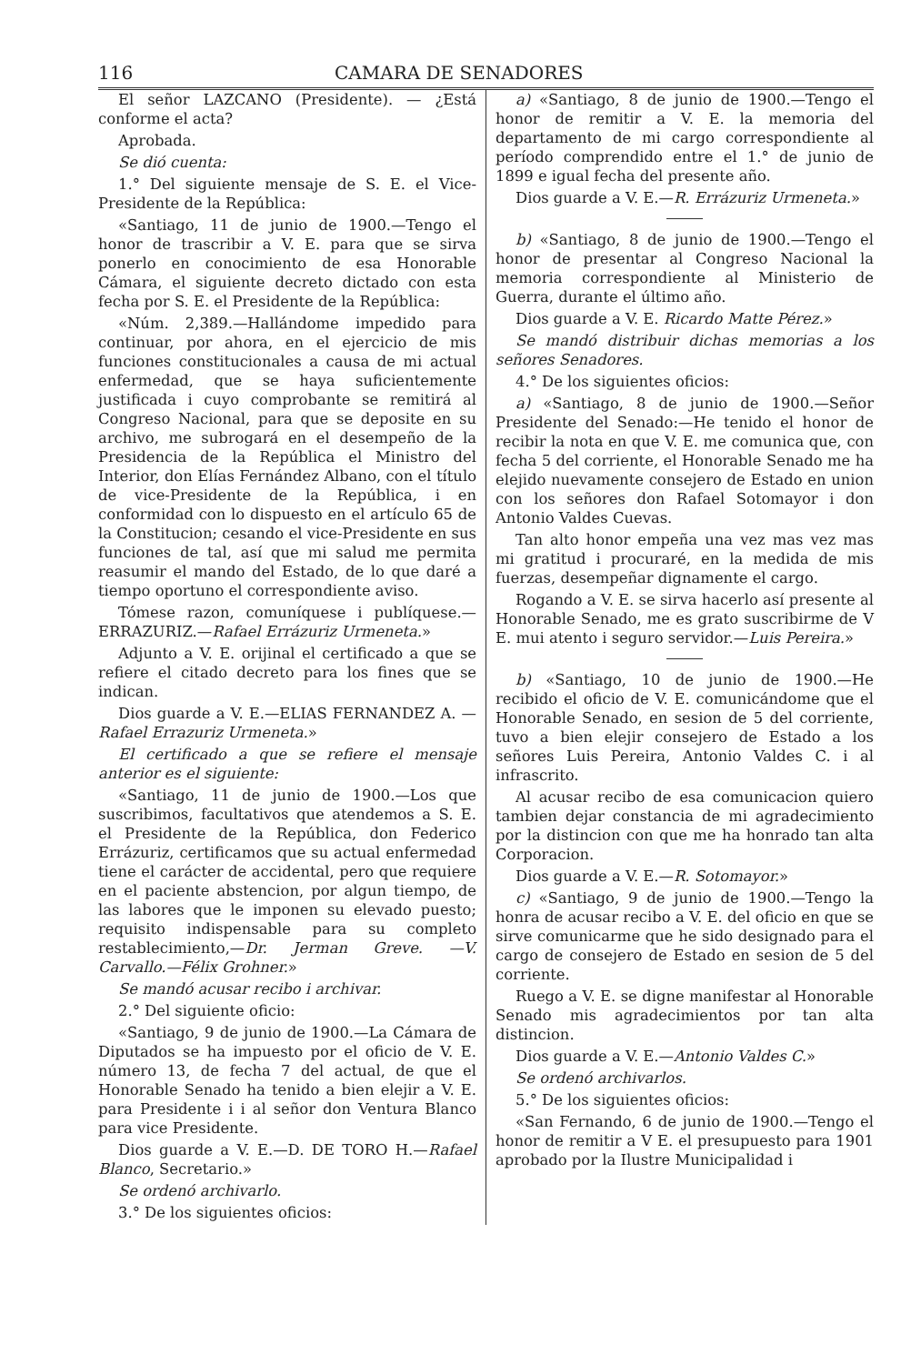116 CAMARA DE SENADORES
El señor LAZCANO (Presidente). — ¿Está conforme el acta?
Aprobada.
Se dió cuenta:
1.° Del siguiente mensaje de S. E. el Vice-Presidente de la República:
«Santiago, 11 de junio de 1900.—Tengo el honor de trascribir a V. E. para que se sirva ponerlo en conocimiento de esa Honorable Cámara, el siguiente decreto dictado con esta fecha por S. E. el Presidente de la República:
«Núm. 2,389.—Hallándome impedido para continuar, por ahora, en el ejercicio de mis funciones constitucionales a causa de mi actual enfermedad, que se haya suficientemente justificada i cuyo comprobante se remitirá al Congreso Nacional, para que se deposite en su archivo, me subrogará en el desempeño de la Presidencia de la República el Ministro del Interior, don Elías Fernández Albano, con el título de vice-Presidente de la República, i en conformidad con lo dispuesto en el artículo 65 de la Constitucion; cesando el vice-Presidente en sus funciones de tal, así que mi salud me permita reasumir el mando del Estado, de lo que daré a tiempo oportuno el correspondiente aviso.
Tómese razon, comuníquese i publíquese.—ERRAZURIZ.—Rafael Errázuriz Urmeneta.»
Adjunto a V. E. orijinal el certificado a que se refiere el citado decreto para los fines que se indican.
Dios guarde a V. E.—ELIAS FERNANDEZ A. —Rafael Errazuriz Urmeneta.»
El certificado a que se refiere el mensaje anterior es el siguiente:
«Santiago, 11 de junio de 1900.—Los que suscribimos, facultativos que atendemos a S. E. el Presidente de la República, don Federico Errázuriz, certificamos que su actual enfermedad tiene el carácter de accidental, pero que requiere en el paciente abstencion, por algun tiempo, de las labores que le imponen su elevado puesto; requisito indispensable para su completo restablecimiento,—Dr. Jerman Greve. —V. Carvallo.—Félix Grohner.»
Se mandó acusar recibo i archivar.
2.° Del siguiente oficio:
«Santiago, 9 de junio de 1900.—La Cámara de Diputados se ha impuesto por el oficio de V. E. número 13, de fecha 7 del actual, de que el Honorable Senado ha tenido a bien elejir a V. E. para Presidente i i al señor don Ventura Blanco para vice Presidente.
Dios guarde a V. E.—D. DE TORO H.—Rafael Blanco, Secretario.»
Se ordenó archivarlo.
3.° De los siguientes oficios:
a) «Santiago, 8 de junio de 1900.—Tengo el honor de remitir a V. E. la memoria del departamento de mi cargo correspondiente al período comprendido entre el 1.° de junio de 1899 e igual fecha del presente año.
Dios guarde a V. E.—R. Errázuriz Urmeneta.»
b) «Santiago, 8 de junio de 1900.—Tengo el honor de presentar al Congreso Nacional la memoria correspondiente al Ministerio de Guerra, durante el último año.
Dios guarde a V. E. Ricardo Matte Pérez.»
Se mandó distribuir dichas memorias a los señores Senadores.
4.° De los siguientes oficios:
a) «Santiago, 8 de junio de 1900.—Señor Presidente del Senado:—He tenido el honor de recibir la nota en que V. E. me comunica que, con fecha 5 del corriente, el Honorable Senado me ha elejido nuevamente consejero de Estado en union con los señores don Rafael Sotomayor i don Antonio Valdes Cuevas.
Tan alto honor empeña una vez mas vez mas mi gratitud i procuraré, en la medida de mis fuerzas, desempeñar dignamente el cargo.
Rogando a V. E. se sirva hacerlo así presente al Honorable Senado, me es grato suscribirme de V E. mui atento i seguro servidor.—Luis Pereira.»
b) «Santiago, 10 de junio de 1900.—He recibido el oficio de V. E. comunicándome que el Honorable Senado, en sesion de 5 del corriente, tuvo a bien elejir consejero de Estado a los señores Luis Pereira, Antonio Valdes C. i al infrascrito.
Al acusar recibo de esa comunicacion quiero tambien dejar constancia de mi agradecimiento por la distincion con que me ha honrado tan alta Corporacion.
Dios guarde a V. E.—R. Sotomayor.»
c) «Santiago, 9 de junio de 1900.—Tengo la honra de acusar recibo a V. E. del oficio en que se sirve comunicarme que he sido designado para el cargo de consejero de Estado en sesion de 5 del corriente.
Ruego a V. E. se digne manifestar al Honorable Senado mis agradecimientos por tan alta distincion.
Dios guarde a V. E.—Antonio Valdes C.»
Se ordenó archivarlos.
5.° De los siguientes oficios:
«San Fernando, 6 de junio de 1900.—Tengo el honor de remitir a V E. el presupuesto para 1901 aprobado por la Ilustre Municipalidad i